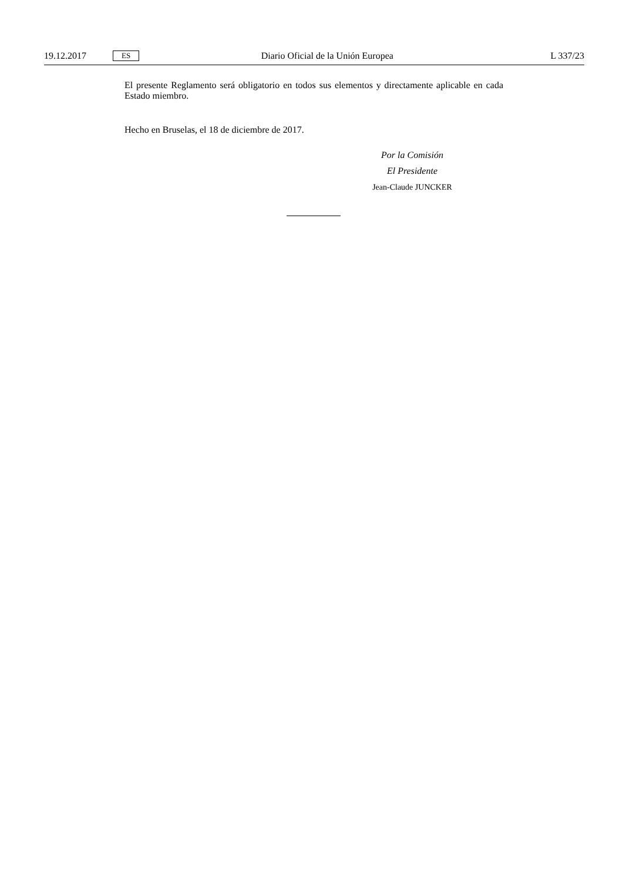19.12.2017 ES Diario Oficial de la Unión Europea L 337/23
El presente Reglamento será obligatorio en todos sus elementos y directamente aplicable en cada Estado miembro.
Hecho en Bruselas, el 18 de diciembre de 2017.
Por la Comisión
El Presidente
Jean-Claude JUNCKER